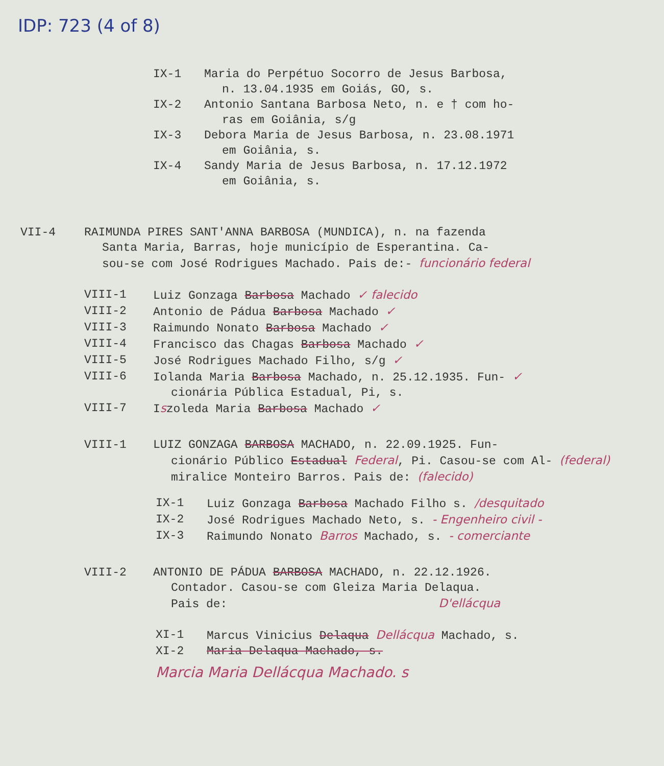IDP: 723 (4 of 8)
IX-1 Maria do Perpétuo Socorro de Jesus Barbosa,
n. 13.04.1935 em Goiás, GO, s.
IX-2 Antonio Santana Barbosa Neto, n. e † com ho-
ras em Goiânia, s/g
IX-3 Debora Maria de Jesus Barbosa, n. 23.08.1971
em Goiânia, s.
IX-4 Sandy Maria de Jesus Barbosa, n. 17.12.1972
em Goiânia, s.
VII-4 RAIMUNDA PIRES SANT'ANNA BARBOSA (MUNDICA), n. na fazenda
Santa Maria, Barras, hoje município de Esperantina. Ca-
sou-se com José Rodrigues Machado. Pais de:- funcionário federal
VIII-1 Luiz Gonzaga Barbosa Machado ✓ falecido
VIII-2 Antonio de Pádua Barbosa Machado ✓
VIII-3 Raimundo Nonato Barbosa Machado ✓
VIII-4 Francisco das Chagas Barbosa Machado ✓
VIII-5 José Rodrigues Machado Filho, s/g ✓
VIII-6 Iolanda Maria Barbosa Machado, n. 25.12.1935. Fun- ✓
cionária Pública Estadual, Pi, s.
VIII-7 Iszoleda Maria Barbosa Machado ✓
VIII-1 LUIZ GONZAGA BARBOSA MACHADO, n. 22.09.1925. Fun-
cionário Público Estadual Federal, Pi. Casou-se com Al- (federal)
miralice Monteiro Barros. Pais de: (falecido)
IX-1 Luiz Gonzaga Barbosa Machado Filho s. /desquitado
IX-2 José Rodrigues Machado Neto, s. - Engenheiro civil -
IX-3 Raimundo Nonato Barros Machado, s. - comerciante
VIII-2 ANTONIO DE PÁDUA BARBOSA MACHADO, n. 22.12.1926.
Contador. Casou-se com Gleiza Maria Delaqua.
Pais de: D'ellácqua
XI-1 Marcus Vinicius Delaqua Dellácqua Machado, s.
XI-2 Maria Delaqua Machado, s.
Marcia Maria Dellácqua Machado. s